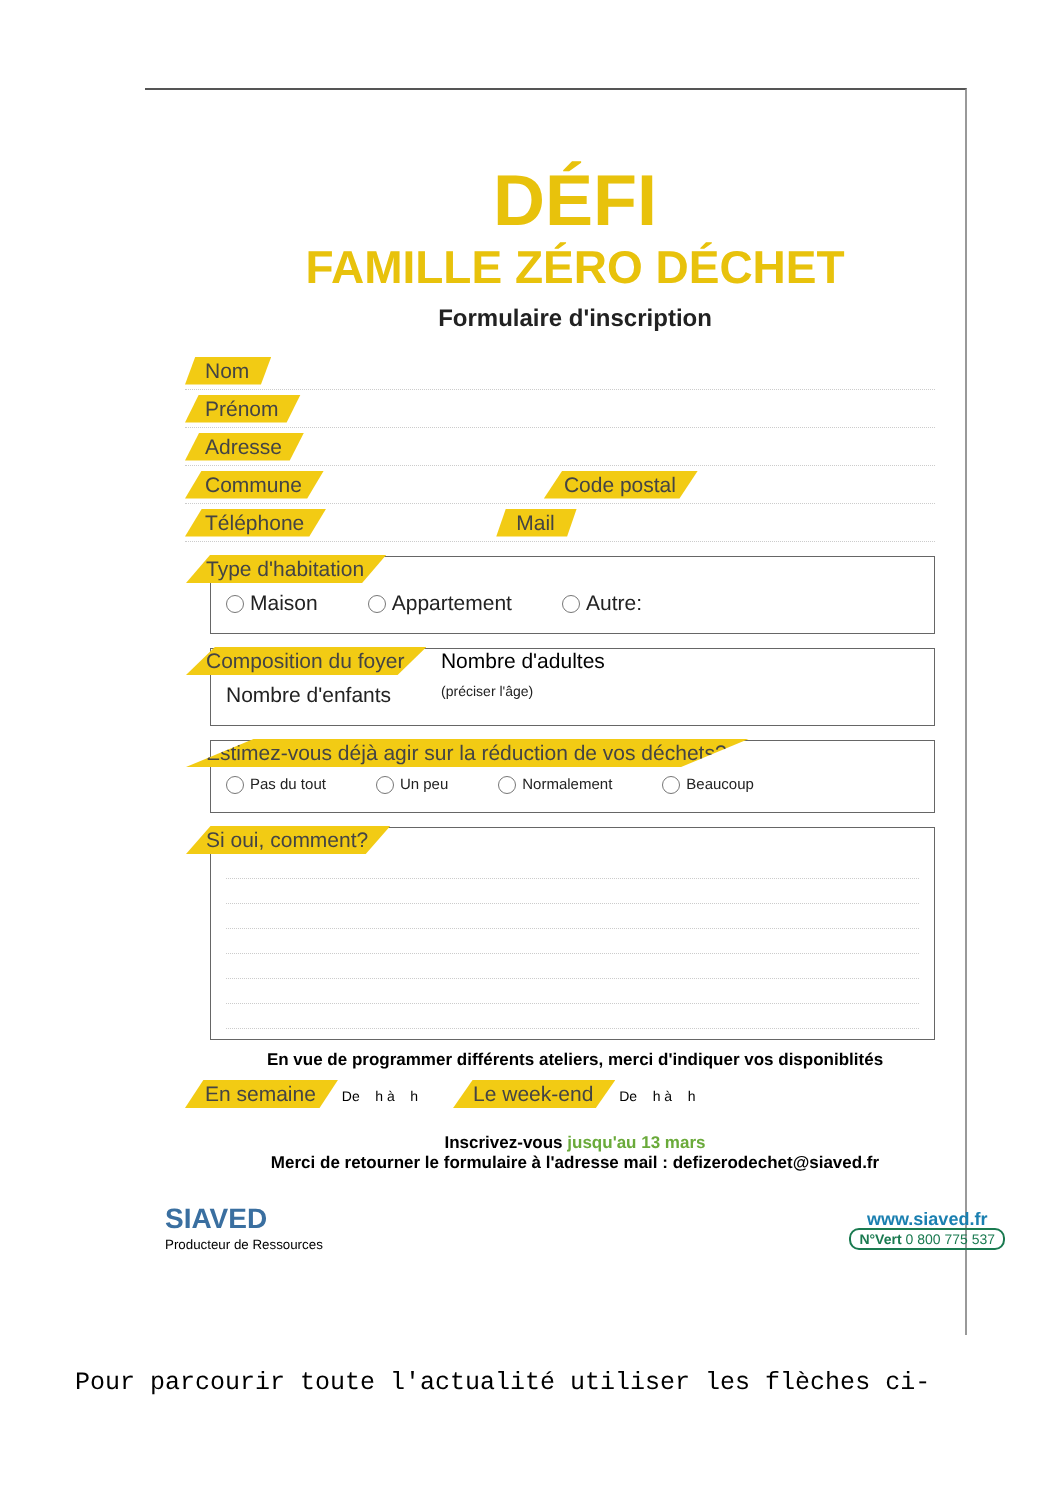DÉFI
FAMILLE ZÉRO DÉCHET
Formulaire d'inscription
Nom
Prénom
Adresse
Commune Code postal
Téléphone Mail
Type d'habitation
Maison Appartement Autre:
Composition du foyer Nombre d'adultes
Nombre d'enfants (préciser l'âge)
Estimez-vous déjà agir sur la réduction de vos déchets?
Pas du tout Un peu Normalement Beaucoup
Si oui, comment?
En vue de programmer différents ateliers, merci d'indiquer vos disponiblités
En semaine De h à h Le week-end De h à h
Inscrivez-vous jusqu'au 13 mars
Merci de retourner le formulaire à l'adresse mail : defizerodechet@siaved.fr
SIAVED
Producteur de Ressources
www.siaved.fr
N°Vert 0 800 775 537
Pour parcourir toute l'actualité utiliser les flèches ci-